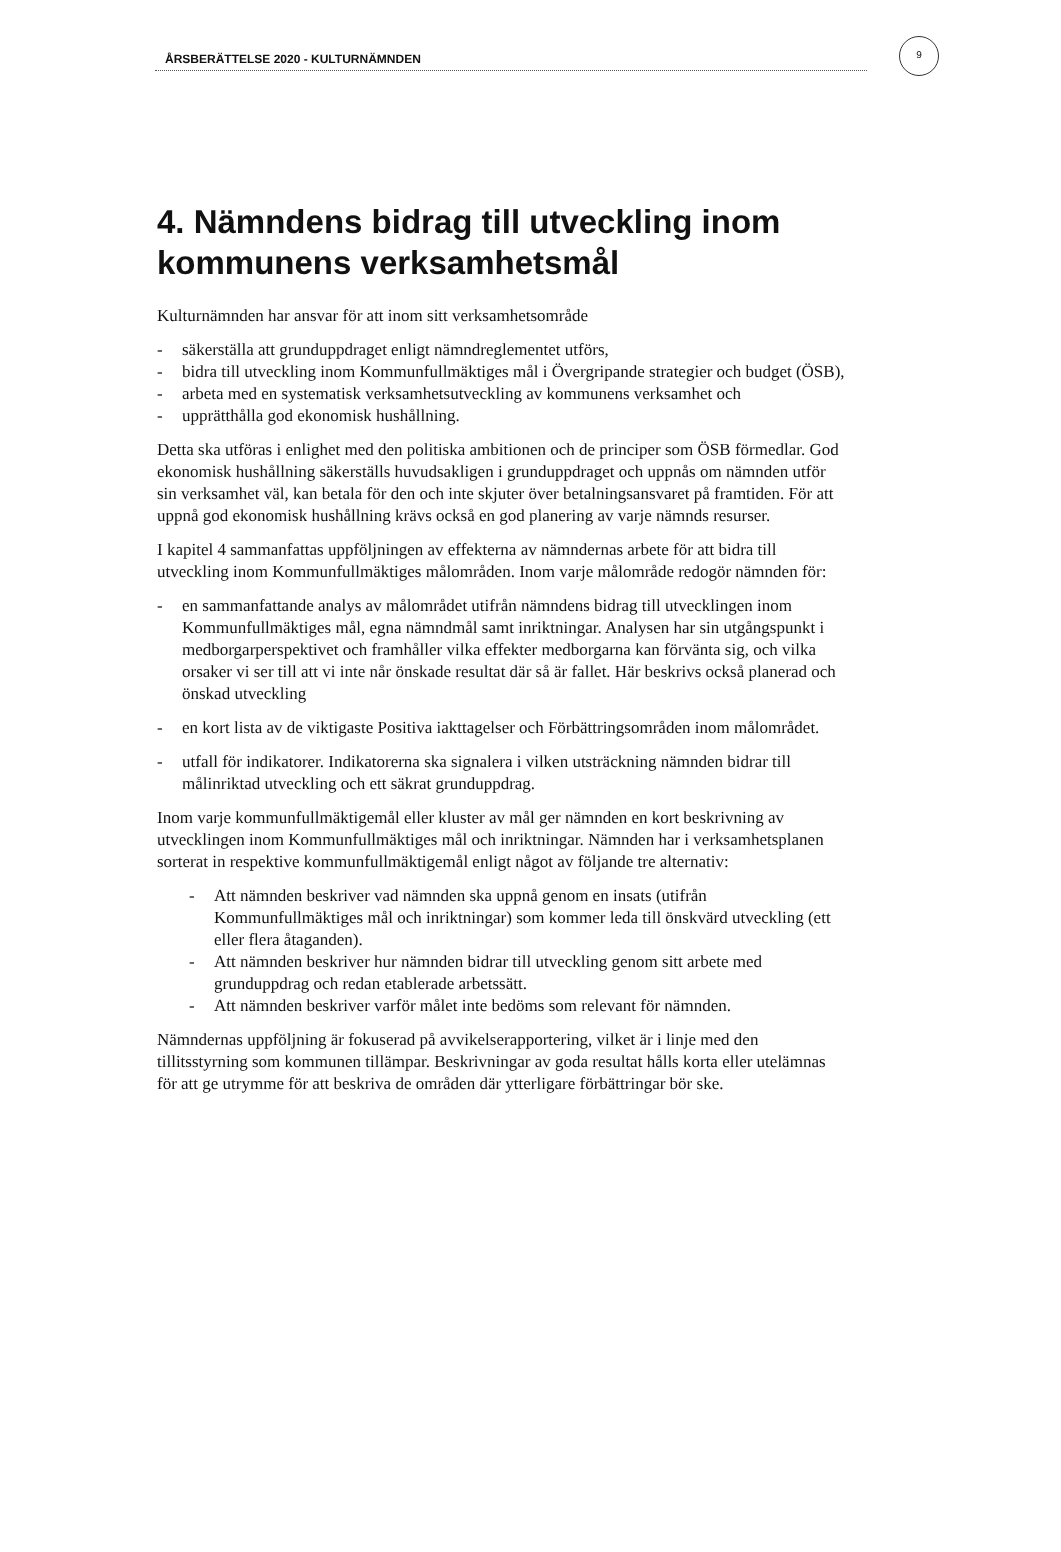ÅRSBERÄTTELSE 2020 - KULTURNÄMNDEN
9
4. Nämndens bidrag till utveckling inom kommunens verksamhetsmål
Kulturnämnden har ansvar för att inom sitt verksamhetsområde
- säkerställa att grunduppdraget enligt nämndreglementet utförs,
- bidra till utveckling inom Kommunfullmäktiges mål i Övergripande strategier och budget (ÖSB),
- arbeta med en systematisk verksamhetsutveckling av kommunens verksamhet och
- upprätthålla god ekonomisk hushållning.
Detta ska utföras i enlighet med den politiska ambitionen och de principer som ÖSB förmedlar. God ekonomisk hushållning säkerställs huvudsakligen i grunduppdraget och uppnås om nämnden utför sin verksamhet väl, kan betala för den och inte skjuter över betalningsansvaret på framtiden. För att uppnå god ekonomisk hushållning krävs också en god planering av varje nämnds resurser.
I kapitel 4 sammanfattas uppföljningen av effekterna av nämndernas arbete för att bidra till utveckling inom Kommunfullmäktiges målområden. Inom varje målområde redogör nämnden för:
- en sammanfattande analys av målområdet utifrån nämndens bidrag till utvecklingen inom Kommunfullmäktiges mål, egna nämndmål samt inriktningar. Analysen har sin utgångspunkt i medborgarperspektivet och framhåller vilka effekter medborgarna kan förvänta sig, och vilka orsaker vi ser till att vi inte når önskade resultat där så är fallet. Här beskrivs också planerad och önskad utveckling
- en kort lista av de viktigaste Positiva iakttagelser och Förbättringsområden inom målområdet.
- utfall för indikatorer. Indikatorerna ska signalera i vilken utsträckning nämnden bidrar till målinriktad utveckling och ett säkrat grunduppdrag.
Inom varje kommunfullmäktigemål eller kluster av mål ger nämnden en kort beskrivning av utvecklingen inom Kommunfullmäktiges mål och inriktningar. Nämnden har i verksamhetsplanen sorterat in respektive kommunfullmäktigemål enligt något av följande tre alternativ:
- Att nämnden beskriver vad nämnden ska uppnå genom en insats (utifrån Kommunfullmäktiges mål och inriktningar) som kommer leda till önskvärd utveckling (ett eller flera åtaganden).
- Att nämnden beskriver hur nämnden bidrar till utveckling genom sitt arbete med grunduppdrag och redan etablerade arbetssätt.
- Att nämnden beskriver varför målet inte bedöms som relevant för nämnden.
Nämndernas uppföljning är fokuserad på avvikelserapportering, vilket är i linje med den tillitsstyrning som kommunen tillämpar. Beskrivningar av goda resultat hålls korta eller utelämnas för att ge utrymme för att beskriva de områden där ytterligare förbättringar bör ske.